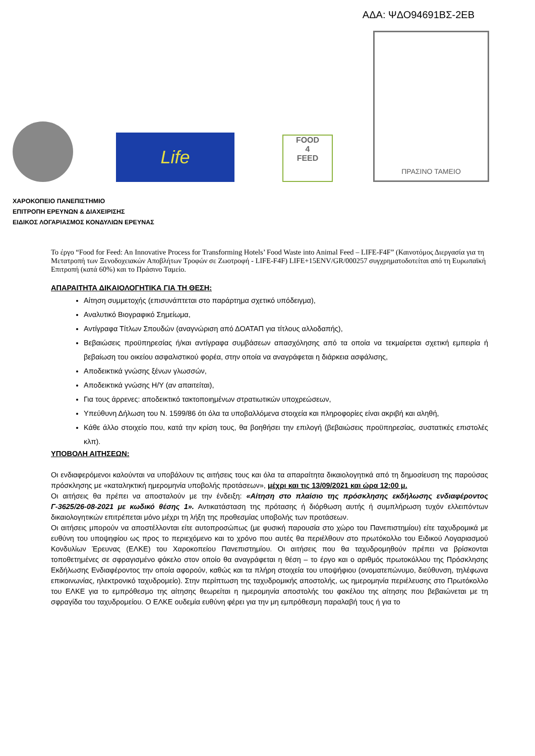ΑΔΑ: ΨΔΟ94691ΒΣ-2ΕΒ
Life
FOOD
4
FEED
ΠΡΑΣΙΝΟ ΤΑΜΕΙΟ
ΧΑΡΟΚΟΠΕΙΟ ΠΑΝΕΠΙΣΤΗΜΙΟ
ΕΠΙΤΡΟΠΗ ΕΡΕΥΝΩΝ & ΔΙΑΧΕΙΡΙΣΗΣ
ΕΙΔΙΚΟΣ ΛΟΓΑΡΙΑΣΜΟΣ ΚΟΝΔΥΛΙΩΝ ΕΡΕΥΝΑΣ
Το έργο “Food for Feed: An Innovative Process for Transforming Hotels’ Food Waste into Animal Feed – LIFE-F4F” (Καινοτόμος Διεργασία για τη Μετατροπή των Ξενοδοχειακών Αποβλήτων Τροφών σε Ζωοτροφή - LIFE-F4F) LIFE+15ENV/GR/000257 συγχρηματοδοτείται από τη Ευρωπαϊκή Επιτροπή (κατά 60%) και το Πράσινο Ταμείο.
ΑΠΑΡΑΙΤΗΤΑ ΔΙΚΑΙΟΛΟΓΗΤΙΚΑ ΓΙΑ ΤΗ ΘΕΣΗ:
Αίτηση συμμετοχής (επισυνάπτεται στο παράρτημα σχετικό υπόδειγμα),
Αναλυτικό Βιογραφικό Σημείωμα,
Αντίγραφα Τίτλων Σπουδών (αναγνώριση από ΔΟΑΤΑΠ για τίτλους αλλοδαπής),
Βεβαιώσεις προϋπηρεσίας ή/και αντίγραφα συμβάσεων απασχόλησης από τα οποία να τεκμαίρεται σχετική εμπειρία ή βεβαίωση του οικείου ασφαλιστικού φορέα, στην οποία να αναγράφεται η διάρκεια ασφάλισης,
Αποδεικτικά γνώσης ξένων γλωσσών,
Αποδεικτικά γνώσης Η/Υ (αν απαιτείται),
Για τους άρρενες: αποδεικτικό τακτοποιημένων στρατιωτικών υποχρεώσεων,
Υπεύθυνη Δήλωση του Ν. 1599/86 ότι όλα τα υποβαλλόμενα στοιχεία και πληροφορίες είναι ακριβή και αληθή,
Κάθε άλλο στοιχείο που, κατά την κρίση τους, θα βοηθήσει την επιλογή (βεβαιώσεις προϋπηρεσίας, συστατικές επιστολές κλπ).
ΥΠΟΒΟΛΗ ΑΙΤΗΣΕΩΝ:
Οι ενδιαφερόμενοι καλούνται να υποβάλουν τις αιτήσεις τους και όλα τα απαραίτητα δικαιολογητικά από τη δημοσίευση της παρούσας πρόσκλησης με «καταληκτική ημερομηνία υποβολής προτάσεων», μέχρι και τις 13/09/2021 και ώρα 12:00 μ.
Οι αιτήσεις θα πρέπει να αποσταλούν με την ένδειξη: «Αίτηση στο πλαίσιο της πρόσκλησης εκδήλωσης ενδιαφέροντος Γ-3625/26-08-2021 με κωδικό θέσης 1». Αντικατάσταση της πρότασης ή διόρθωση αυτής ή συμπλήρωση τυχόν ελλειπόντων δικαιολογητικών επιτρέπεται μόνο μέχρι τη λήξη της προθεσμίας υποβολής των προτάσεων.
Οι αιτήσεις μπορούν να αποστέλλονται είτε αυτοπροσώπως (με φυσική παρουσία στο χώρο του Πανεπιστημίου) είτε ταχυδρομικά με ευθύνη του υποψηφίου ως προς το περιεχόμενο και το χρόνο που αυτές θα περιέλθουν στο πρωτόκολλο του Ειδικού Λογαριασμού Κονδυλίων Έρευνας (ΕΛΚΕ) του Χαροκοπείου Πανεπιστημίου. Οι αιτήσεις που θα ταχυδρομηθούν πρέπει να βρίσκονται τοποθετημένες σε σφραγισμένο φάκελο στον οποίο θα αναγράφεται η θέση – το έργο και ο αριθμός πρωτοκόλλου της Πρόσκλησης Εκδήλωσης Ενδιαφέροντος την οποία αφορούν, καθώς και τα πλήρη στοιχεία του υποψήφιου (ονοματεπώνυμο, διεύθυνση, τηλέφωνα επικοινωνίας, ηλεκτρονικό ταχυδρομείο). Στην περίπτωση της ταχυδρομικής αποστολής, ως ημερομηνία περιέλευσης στο Πρωτόκολλο του ΕΛΚΕ για το εμπρόθεσμο της αίτησης θεωρείται η ημερομηνία αποστολής του φακέλου της αίτησης που βεβαιώνεται με τη σφραγίδα του ταχυδρομείου. Ο ΕΛΚΕ ουδεμία ευθύνη φέρει για την μη εμπρόθεσμη παραλαβή τους ή για το